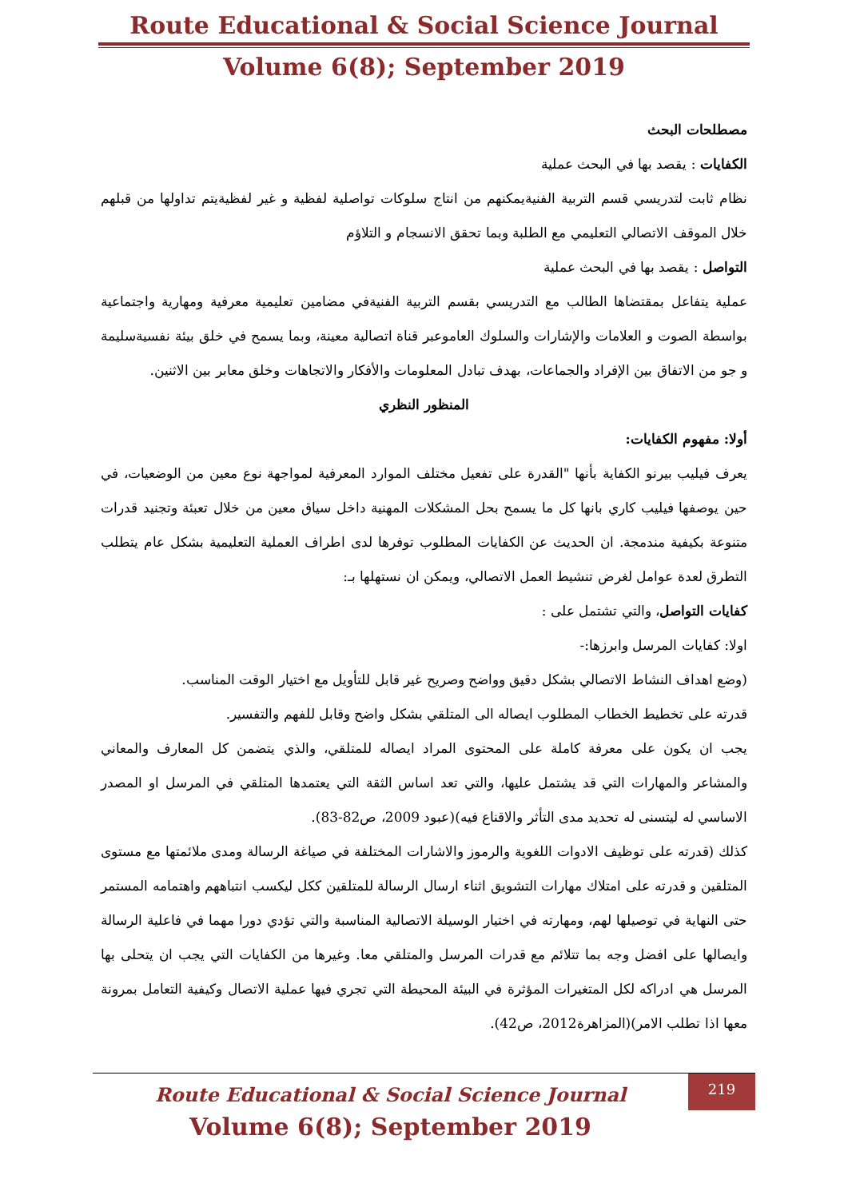Route Educational & Social Science Journal
Volume 6(8); September 2019
مصطلحات البحث
الكفايات : يقصد بها في البحث عملية
نظام ثابت لتدريسي قسم التربية الفنيةيمكنهم من انتاج سلوكات تواصلية لفظية و غير لفظيةيتم تداولها من قبلهم خلال الموقف الاتصالي التعليمي مع الطلبة وبما تحقق الانسجام و التلاؤم
التواصل : يقصد بها في البحث عملية
عملية يتفاعل بمقتضاها الطالب مع التدريسي بقسم التربية الفنيةفي مضامين تعليمية معرفية ومهارية واجتماعية بواسطة الصوت و العلامات والإشارات والسلوك العاموعبر قناة اتصالية معينة، وبما يسمح في خلق بيئة نفسيةسليمة و جو من الاتفاق بين الإفراد والجماعات، بهدف تبادل المعلومات والأفكار والاتجاهات وخلق معابر بين الاثنين.
المنظور النظري
أولا: مفهوم الكفايات:
يعرف فيليب بيرنو الكفاية بأنها "القدرة على تفعيل مختلف الموارد المعرفية لمواجهة نوع معين من الوضعيات، في حين يوصفها فيليب كاري بانها كل ما يسمح بحل المشكلات المهنية داخل سياق معين من خلال تعبئة وتجنيد قدرات متنوعة بكيفية مندمجة. ان الحديث عن الكفايات المطلوب توفرها لدى اطراف العملية التعليمية بشكل عام يتطلب التطرق لعدة عوامل لغرض تنشيط العمل الاتصالي، ويمكن ان نستهلها بـ:
كفايات التواصل، والتي تشتمل على :
اولا: كفايات المرسل وابرزها:-
(وضع اهداف النشاط الاتصالي بشكل دقيق وواضح وصريح غير قابل للتأويل مع اختيار الوقت المناسب.
قدرته على تخطيط الخطاب المطلوب ايصاله الى المتلقي بشكل واضح وقابل للفهم والتفسير.
يجب ان يكون على معرفة كاملة على المحتوى المراد ايصاله للمتلقي، والذي يتضمن كل المعارف والمعاني والمشاعر والمهارات التي قد يشتمل عليها، والتي تعد اساس الثقة التي يعتمدها المتلقي في المرسل او المصدر الاساسي له ليتسنى له تحديد مدى التأثر والاقناع فيه)(عبود 2009، ص82-83).
كذلك (قدرته على توظيف الادوات اللغوية والرموز والاشارات المختلفة في صياغة الرسالة ومدى ملائمتها مع مستوى المتلقين و قدرته على امتلاك مهارات التشويق اثناء ارسال الرسالة للمتلقين ككل ليكسب انتباههم واهتمامه المستمر حتى النهاية في توصيلها لهم، ومهارته في اختيار الوسيلة الاتصالية المناسبة والتي تؤدي دورا مهما في فاعلية الرسالة وايصالها على افضل وجه بما تتلائم مع قدرات المرسل والمتلقي معا. وغيرها من الكفايات التي يجب ان يتحلى بها المرسل هي ادراكه لكل المتغيرات المؤثرة في البيئة المحيطة التي تجري فيها عملية الاتصال وكيفية التعامل بمرونة معها اذا تطلب الامر)(المزاهرة2012، ص42).
Route Educational & Social Science Journal
Volume 6(8); September 2019
219